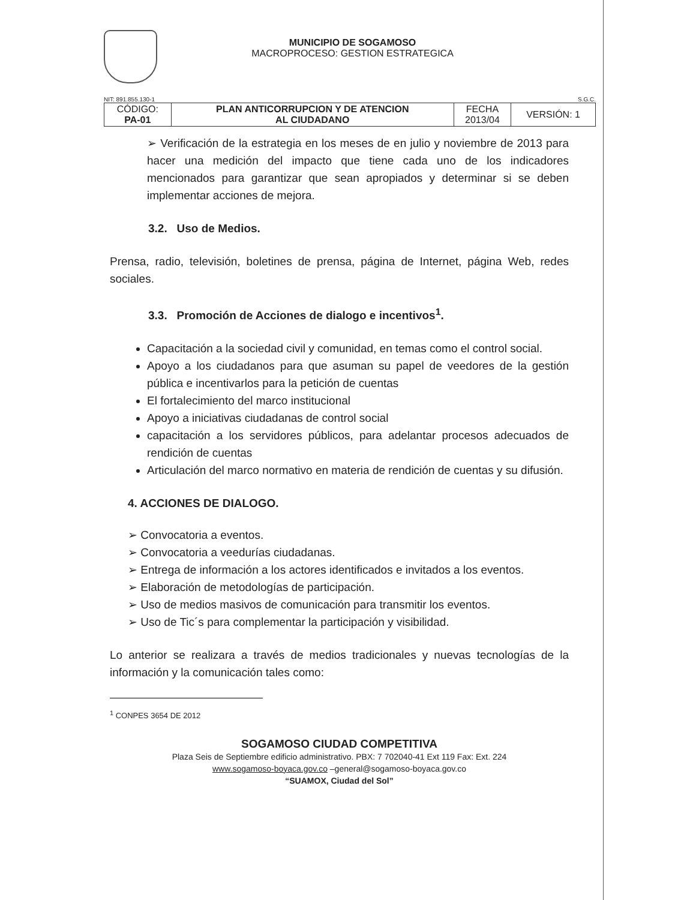MUNICIPIO DE SOGAMOSO
MACROPROCESO: GESTION ESTRATEGICA
NIT: 891.855.130-1 S.G.C.
| CÓDIGO: PA-01 | PLAN ANTICORRUPCION Y DE ATENCION AL CIUDADANO | FECHA 2013/04 | VERSIÓN: 1 |
➢ Verificación de la estrategia en los meses de en julio y noviembre de 2013 para hacer una medición del impacto que tiene cada uno de los indicadores mencionados para garantizar que sean apropiados y determinar si se deben implementar acciones de mejora.
3.2. Uso de Medios.
Prensa, radio, televisión, boletines de prensa, página de Internet, página Web, redes sociales.
3.3. Promoción de Acciones de dialogo e incentivos<sup>1</sup>.
Capacitación a la sociedad civil y comunidad, en temas como el control social.
Apoyo a los ciudadanos para que asuman su papel de veedores de la gestión pública e incentivarlos para la petición de cuentas
El fortalecimiento del marco institucional
Apoyo a iniciativas ciudadanas de control social
capacitación a los servidores públicos, para adelantar procesos adecuados de rendición de cuentas
Articulación del marco normativo en materia de rendición de cuentas y su difusión.
4. ACCIONES DE DIALOGO.
➢ Convocatoria a eventos.
➢ Convocatoria a veedurías ciudadanas.
➢ Entrega de información a los actores identificados e invitados a los eventos.
➢ Elaboración de metodologías de participación.
➢ Uso de medios masivos de comunicación para transmitir los eventos.
➢ Uso de Tic´s para complementar la participación y visibilidad.
Lo anterior se realizara a través de medios tradicionales y nuevas tecnologías de la información y la comunicación tales como:
<sup>1</sup> CONPES 3654 DE 2012
SOGAMOSO CIUDAD COMPETITIVA
Plaza Seis de Septiembre edificio administrativo. PBX: 7 702040-41 Ext 119 Fax: Ext. 224
www.sogamoso-boyaca.gov.co –general@sogamoso-boyaca.gov.co
“SUAMOX, Ciudad del Sol”